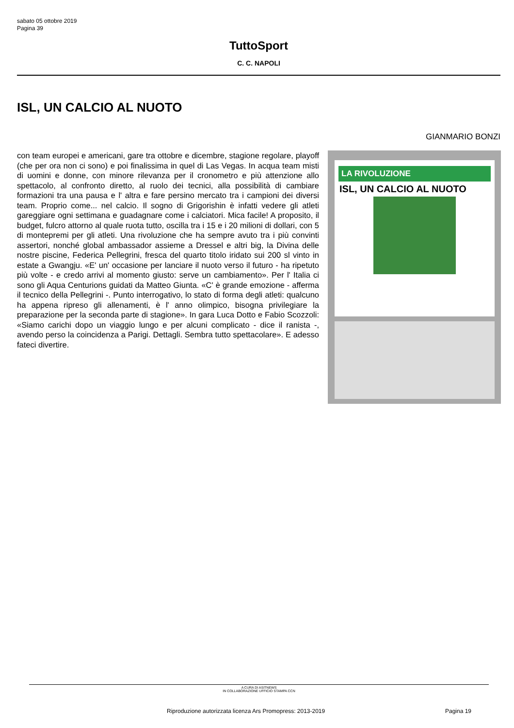sabato 05 ottobre 2019
Pagina 39
TuttoSport
C. C. NAPOLI
ISL, UN CALCIO AL NUOTO
GIANMARIO BONZI
con team europei e americani, gare tra ottobre e dicembre, stagione regolare, playoff (che per ora non ci sono) e poi finalissima in quel di Las Vegas. In acqua team misti di uomini e donne, con minore rilevanza per il cronometro e più attenzione allo spettacolo, al confronto diretto, al ruolo dei tecnici, alla possibilità di cambiare formazioni tra una pausa e l' altra e fare persino mercato tra i campioni dei diversi team. Proprio come... nel calcio. Il sogno di Grigorishin è infatti vedere gli atleti gareggiare ogni settimana e guadagnare come i calciatori. Mica facile! A proposito, il budget, fulcro attorno al quale ruota tutto, oscilla tra i 15 e i 20 milioni di dollari, con 5 di montepremi per gli atleti. Una rivoluzione che ha sempre avuto tra i più convinti assertori, nonché global ambassador assieme a Dressel e altri big, la Divina delle nostre piscine, Federica Pellegrini, fresca del quarto titolo iridato sui 200 sl vinto in estate a Gwangju. «E' un' occasione per lanciare il nuoto verso il futuro - ha ripetuto più volte - e credo arrivi al momento giusto: serve un cambiamento». Per l' Italia ci sono gli Aqua Centurions guidati da Matteo Giunta. «C' è grande emozione - afferma il tecnico della Pellegrini -. Punto interrogativo, lo stato di forma degli atleti: qualcuno ha appena ripreso gli allenamenti, è l' anno olimpico, bisogna privilegiare la preparazione per la seconda parte di stagione». In gara Luca Dotto e Fabio Scozzoli: «Siamo carichi dopo un viaggio lungo e per alcuni complicato - dice il ranista -, avendo perso la coincidenza a Parigi. Dettagli. Sembra tutto spettacolare». E adesso fateci divertire.
LA RIVOLUZIONE
ISL, UN CALCIO AL NUOTO
A CURA DI ASITNEWS
IN COLLABORAZIONE UFFICIO STAMPA CCN
Riproduzione autorizzata licenza Ars Promopress: 2013-2019
Pagina 19